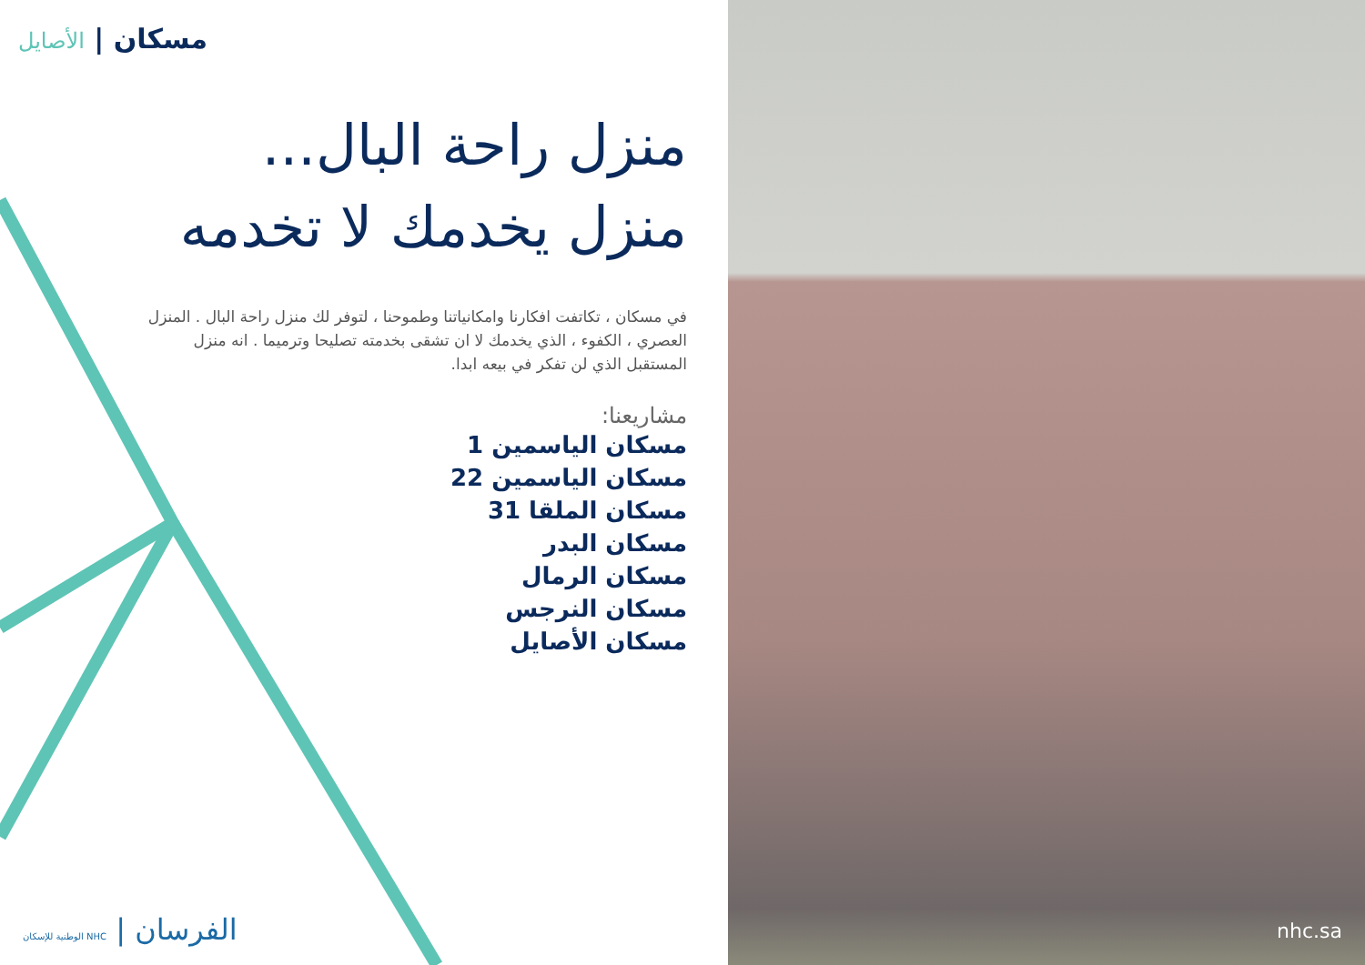مسكان | الأصايل
منزل راحة البال...
منزل يخدمك لا تخدمه
في مسكان ، تكاتفت افكارنا وامكانياتنا وطموحنا ، لتوفر لك منزل راحة البال . المنزل العصري ، الكفوء ، الذي يخدمك لا ان تشقى بخدمته تصليحا وترميما . انه منزل المستقبل الذي لن تفكر في بيعه ابدا.
مشاريعنا:
مسكان الياسمين 1
مسكان الياسمين 22
مسكان الملقا 31
مسكان البدر
مسكان الرمال
مسكان النرجس
مسكان الأصايل
الفرسان | NHC الوطنية للإسكان
nhc.sa